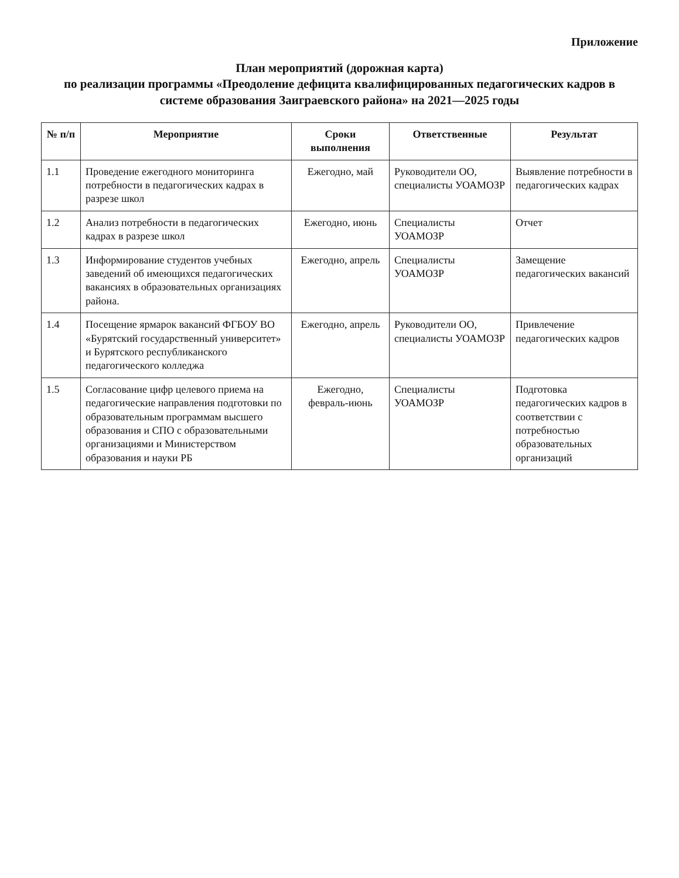Приложение
План мероприятий (дорожная карта)
по реализации программы «Преодоление дефицита квалифицированных педагогических кадров в системе образования Заиграевского района» на 2021—2025 годы
| № п/п | Мероприятие | Сроки выполнения | Ответственные | Результат |
| --- | --- | --- | --- | --- |
| 1.1 | Проведение ежегодного мониторинга потребности в педагогических кадрах в разрезе школ | Ежегодно, май | Руководители ОО, специалисты УОАМОЗР | Выявление потребности в педагогических кадрах |
| 1.2 | Анализ потребности в педагогических кадрах в разрезе школ | Ежегодно, июнь | Специалисты УОАМОЗР | Отчет |
| 1.3 | Информирование студентов учебных заведений об имеющихся педагогических вакансиях в образовательных организациях района. | Ежегодно, апрель | Специалисты УОАМОЗР | Замещение педагогических вакансий |
| 1.4 | Посещение ярмарок вакансий ФГБОУ ВО «Бурятский государственный университет» и Бурятского республиканского педагогического колледжа | Ежегодно, апрель | Руководители ОО, специалисты УОАМОЗР | Привлечение педагогических кадров |
| 1.5 | Согласование цифр целевого приема на педагогические направления подготовки по образовательным программам высшего образования и СПО с образовательными организациями и Министерством образования и науки РБ | Ежегодно, февраль-июнь | Специалисты УОАМОЗР | Подготовка педагогических кадров в соответствии с потребностью образовательных организаций |